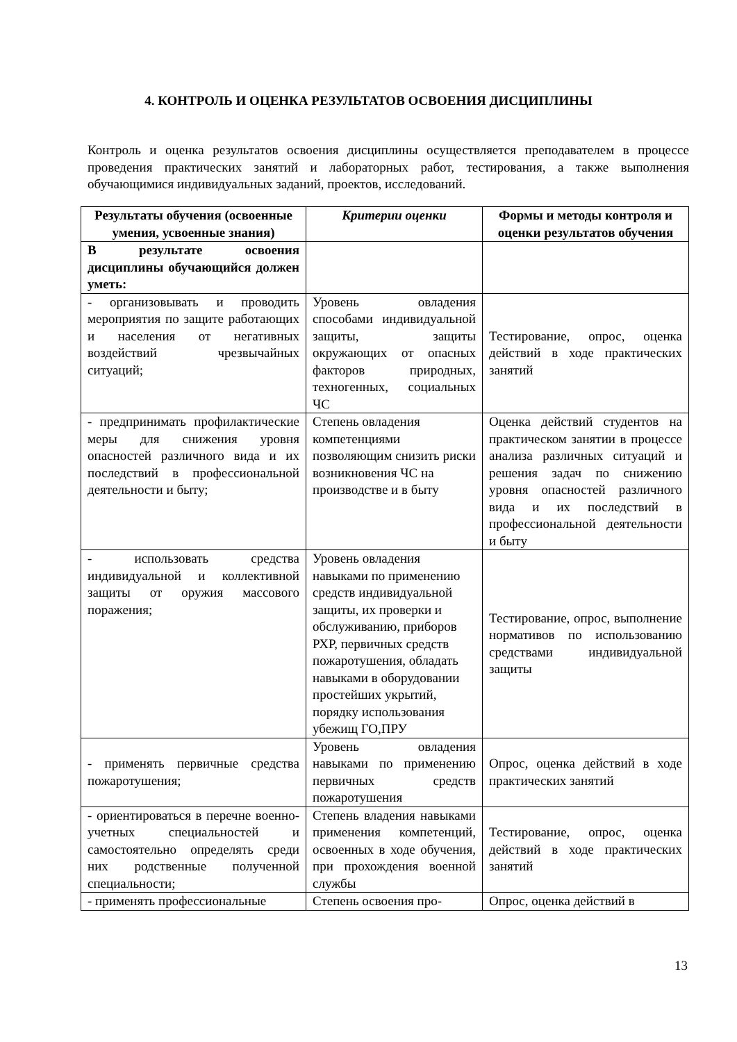4. КОНТРОЛЬ И ОЦЕНКА РЕЗУЛЬТАТОВ ОСВОЕНИЯ ДИСЦИПЛИНЫ
Контроль и оценка результатов освоения дисциплины осуществляется преподавателем в процессе проведения практических занятий и лабораторных работ, тестирования, а также выполнения обучающимися индивидуальных заданий, проектов, исследований.
| Результаты обучения (освоенные умения, усвоенные знания) | Критерии оценки | Формы и методы контроля и оценки результатов обучения |
| --- | --- | --- |
| В результате освоения дисциплины обучающийся должен уметь: | | |
| - организовывать и проводить мероприятия по защите работающих и населения от негативных воздействий чрезвычайных ситуаций; | Уровень овладения способами индивидуальной защиты, защиты окружающих от опасных факторов природных, техногенных, социальных ЧС | Тестирование, опрос, оценка действий в ходе практических занятий |
| - предпринимать профилактические меры для снижения уровня опасностей различного вида и их последствий в профессиональной деятельности и быту; | Степень овладения компетенциями позволяющим снизить риски возникновения ЧС на производстве и в быту | Оценка действий студентов на практическом занятии в процессе анализа различных ситуаций и решения задач по снижению уровня опасностей различного вида и их последствий в профессиональной деятельности и быту |
| - использовать средства индивидуальной и коллективной защиты от оружия массового поражения; | Уровень овладения навыками по применению средств индивидуальной защиты, их проверки и обслуживанию, приборов РХР, первичных средств пожаротушения, обладать навыками в оборудовании простейших укрытий, порядку использования убежищ ГО,ПРУ | Тестирование, опрос, выполнение нормативов по использованию средствами индивидуальной защиты |
| - применять первичные средства пожаротушения; | Уровень овладения навыками по применению первичных средств пожаротушения | Опрос, оценка действий в ходе практических занятий |
| - ориентироваться в перечне военно-учетных специальностей и самостоятельно определять среди них родственные полученной специальности; | Степень владения навыками применения компетенций, освоенных в ходе обучения, при прохождения военной службы | Тестирование, опрос, оценка действий в ходе практических занятий |
| - применять профессиональные | Степень освоения про- | Опрос, оценка действий в |
13